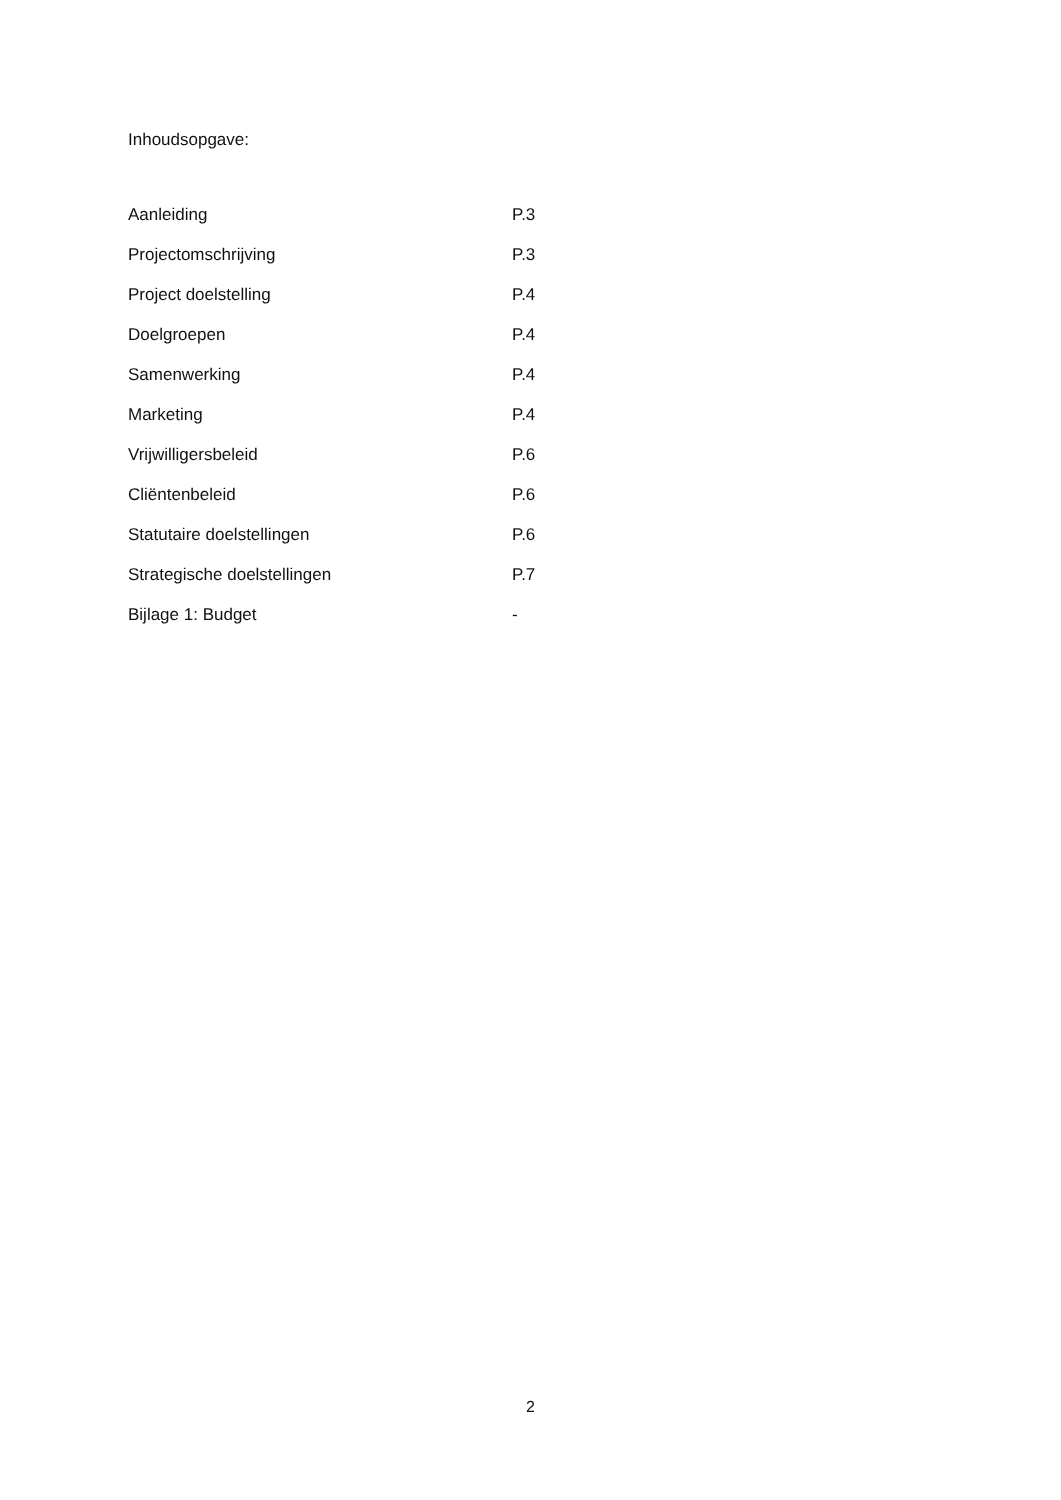Inhoudsopgave:
| Aanleiding | P.3 |
| Projectomschrijving | P.3 |
| Project doelstelling | P.4 |
| Doelgroepen | P.4 |
| Samenwerking | P.4 |
| Marketing | P.4 |
| Vrijwilligersbeleid | P.6 |
| Cliëntenbeleid | P.6 |
| Statutaire doelstellingen | P.6 |
| Strategische doelstellingen | P.7 |
| Bijlage 1: Budget | - |
2